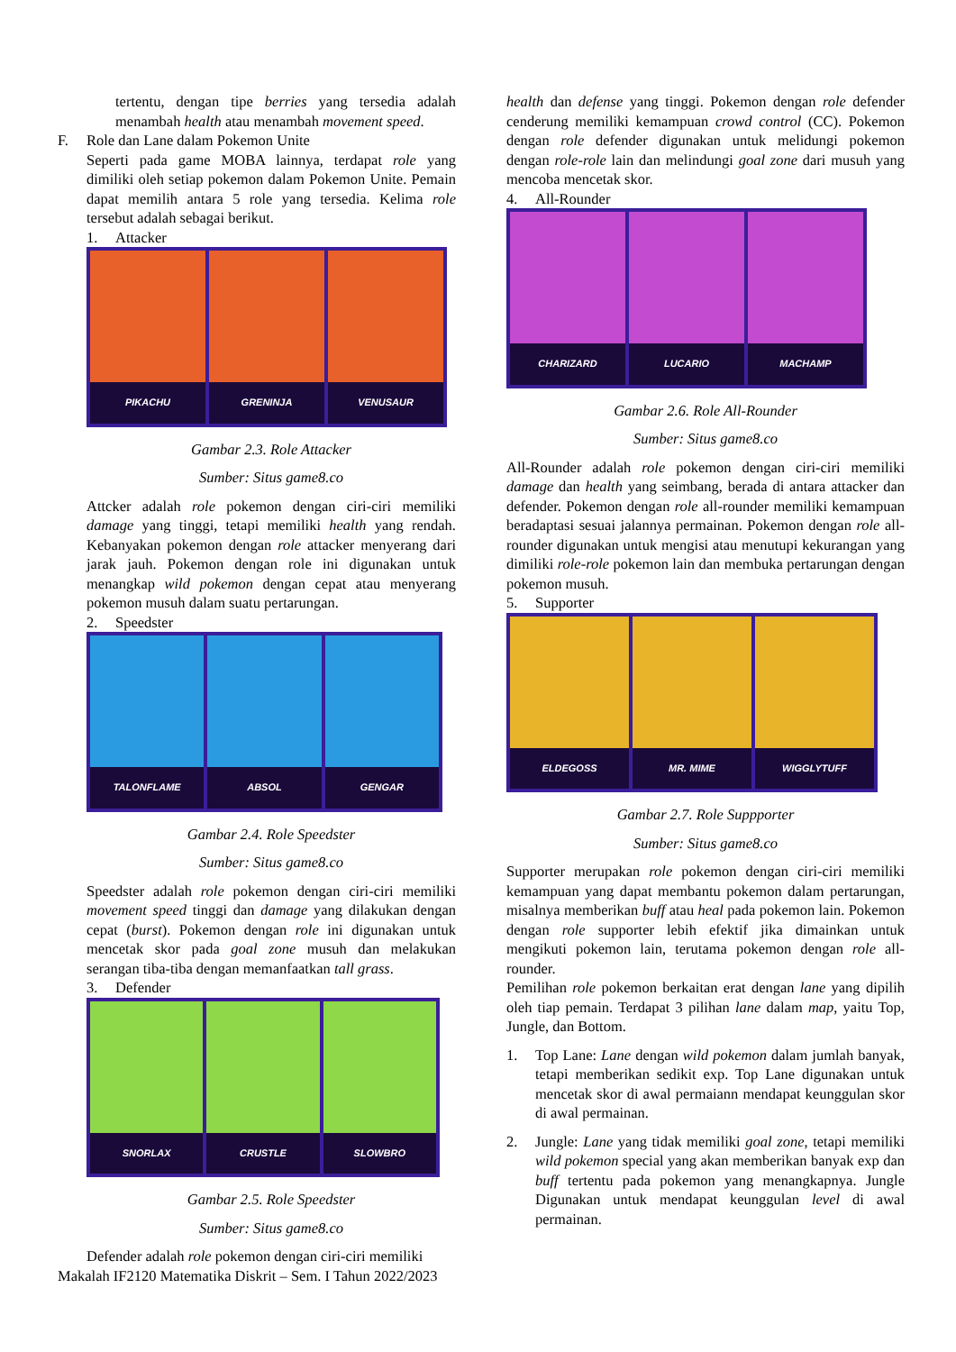tertentu, dengan tipe berries yang tersedia adalah menambah health atau menambah movement speed.
F. Role dan Lane dalam Pokemon Unite
Seperti pada game MOBA lainnya, terdapat role yang dimiliki oleh setiap pokemon dalam Pokemon Unite. Pemain dapat memilih antara 5 role yang tersedia. Kelima role tersebut adalah sebagai berikut.
1. Attacker
PIKACHU GRENINJA VENUSAUR
Gambar 2.3. Role Attacker
Sumber: Situs game8.co
Attcker adalah role pokemon dengan ciri-ciri memiliki damage yang tinggi, tetapi memiliki health yang rendah. Kebanyakan pokemon dengan role attacker menyerang dari jarak jauh. Pokemon dengan role ini digunakan untuk menangkap wild pokemon dengan cepat atau menyerang pokemon musuh dalam suatu pertarungan.
2. Speedster
TALONFLAME ABSOL GENGAR
Gambar 2.4. Role Speedster
Sumber: Situs game8.co
Speedster adalah role pokemon dengan ciri-ciri memiliki movement speed tinggi dan damage yang dilakukan dengan cepat (burst). Pokemon dengan role ini digunakan untuk mencetak skor pada goal zone musuh dan melakukan serangan tiba-tiba dengan memanfaatkan tall grass.
3. Defender
SNORLAX CRUSTLE SLOWBRO
Gambar 2.5. Role Speedster
Sumber: Situs game8.co
Defender adalah role pokemon dengan ciri-ciri memiliki
health dan defense yang tinggi. Pokemon dengan role defender cenderung memiliki kemampuan crowd control (CC). Pokemon dengan role defender digunakan untuk melidungi pokemon dengan role-role lain dan melindungi goal zone dari musuh yang mencoba mencetak skor.
4. All-Rounder
CHARIZARD LUCARIO MACHAMP
Gambar 2.6. Role All-Rounder
Sumber: Situs game8.co
All-Rounder adalah role pokemon dengan ciri-ciri memiliki damage dan health yang seimbang, berada di antara attacker dan defender. Pokemon dengan role all-rounder memiliki kemampuan beradaptasi sesuai jalannya permainan. Pokemon dengan role all-rounder digunakan untuk mengisi atau menutupi kekurangan yang dimiliki role-role pokemon lain dan membuka pertarungan dengan pokemon musuh.
5. Supporter
ELDEGOSS MR. MIME WIGGLYTUFF
Gambar 2.7. Role Suppporter
Sumber: Situs game8.co
Supporter merupakan role pokemon dengan ciri-ciri memiliki kemampuan yang dapat membantu pokemon dalam pertarungan, misalnya memberikan buff atau heal pada pokemon lain. Pokemon dengan role supporter lebih efektif jika dimainkan untuk mengikuti pokemon lain, terutama pokemon dengan role all-rounder.
Pemilihan role pokemon berkaitan erat dengan lane yang dipilih oleh tiap pemain. Terdapat 3 pilihan lane dalam map, yaitu Top, Jungle, dan Bottom.
1. Top Lane: Lane dengan wild pokemon dalam jumlah banyak, tetapi memberikan sedikit exp. Top Lane digunakan untuk mencetak skor di awal permaiann mendapat keunggulan skor di awal permainan.
2. Jungle: Lane yang tidak memiliki goal zone, tetapi memiliki wild pokemon special yang akan memberikan banyak exp dan buff tertentu pada pokemon yang menangkapnya. Jungle Digunakan untuk mendapat keunggulan level di awal permainan.
Makalah IF2120 Matematika Diskrit – Sem. I Tahun 2022/2023